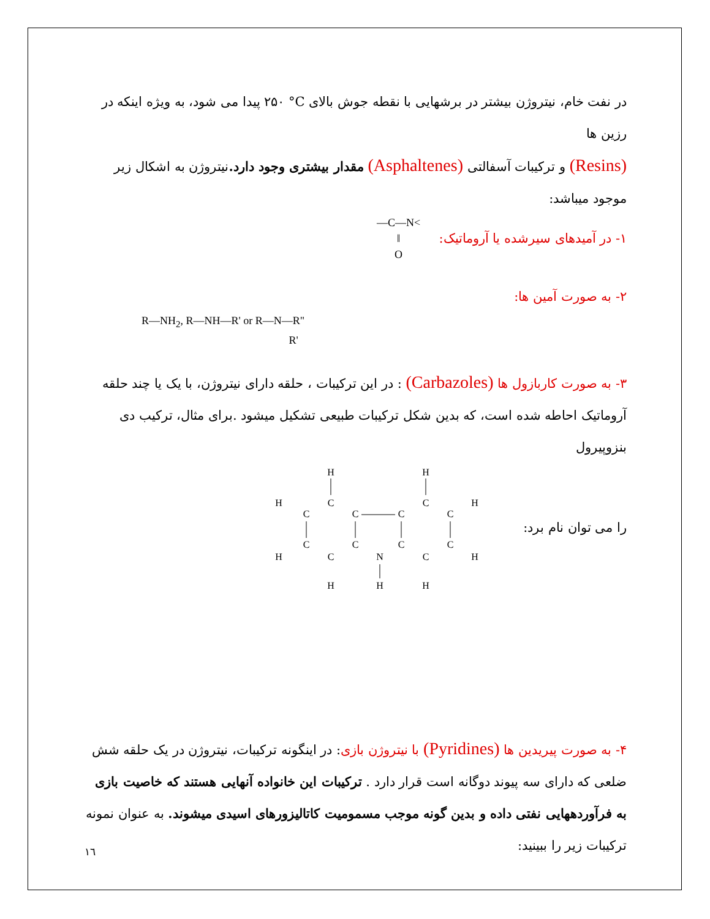در نفت خام، نیتروژن بیشتر در برشهایی با نقطه جوش بالای °C ۲۵۰ پیدا می شود، به ویژه اینکه در رزین ها
(Resins) و ترکیبات آسفالتی (Asphaltenes) مقدار بیشتری وجود دارد. نیتروژن به اشکال زیر موجود میباشد:
۱- در آمیدهای سیرشده یا آروماتیک:
—C—N<
‖
O
۲- به صورت آمین ها:
R—NH<sub>2</sub>, R—NH—R' or R—N—R"
R'
۳- به صورت کاربازول ها (Carbazoles) : در این ترکیبات ، حلقه دارای نیتروژن، با یک یا چند حلقه آروماتیک احاطه شده است، که بدین شکل ترکیبات طبیعی تشکیل میشود .برای مثال، ترکیب دی بنزوپیرول
را می توان نام برد:
H
H
H
H
C
C
C
C
C
C
C
C
C
N
C
C
C
H
H
H
H
H
۴- به صورت پیریدین ها (Pyridines) با نیتروژن بازی: در اینگونه ترکیبات، نیتروژن در یک حلقه شش ضلعی که دارای سه پیوند دوگانه است قرار دارد . ترکیبات این خانواده آنهایی هستند که خاصیت بازی به فرآوردههایی نفتی داده و بدین گونه موجب مسمومیت کاتالیزورهای اسیدی میشوند. به عنوان نمونه ترکیبات زیر را ببینید:
۱٦